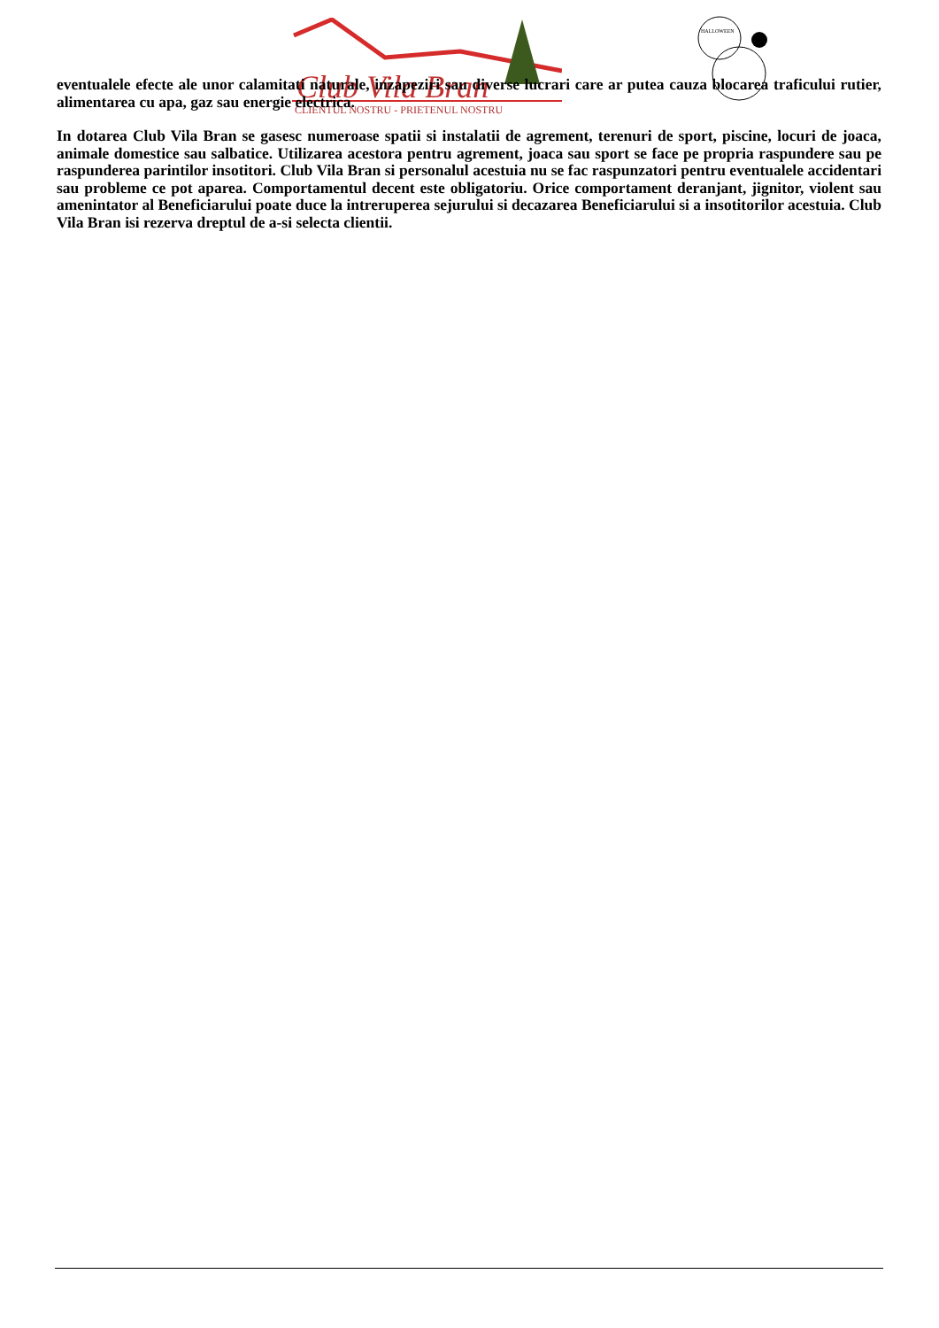Club Vila Bran
CLIENTUL NOSTRU - PRIETENUL NOSTRU
HALLOWEEN
eventualele efecte ale unor calamitati naturale, inzapeziri sau diverse lucrari care ar putea cauza blocarea traficului rutier, alimentarea cu apa, gaz sau energie electrica.
In dotarea Club Vila Bran se gasesc numeroase spatii si instalatii de agrement, terenuri de sport, piscine, locuri de joaca, animale domestice sau salbatice. Utilizarea acestora pentru agrement, joaca sau sport se face pe propria raspundere sau pe raspunderea parintilor insotitori. Club Vila Bran si personalul acestuia nu se fac raspunzatori pentru eventualele accidentari sau probleme ce pot aparea. Comportamentul decent este obligatoriu. Orice comportament deranjant, jignitor, violent sau amenintator al Beneficiarului poate duce la intreruperea sejurului si decazarea Beneficiarului si a insotitorilor acestuia. Club Vila Bran isi rezerva dreptul de a-si selecta clientii.